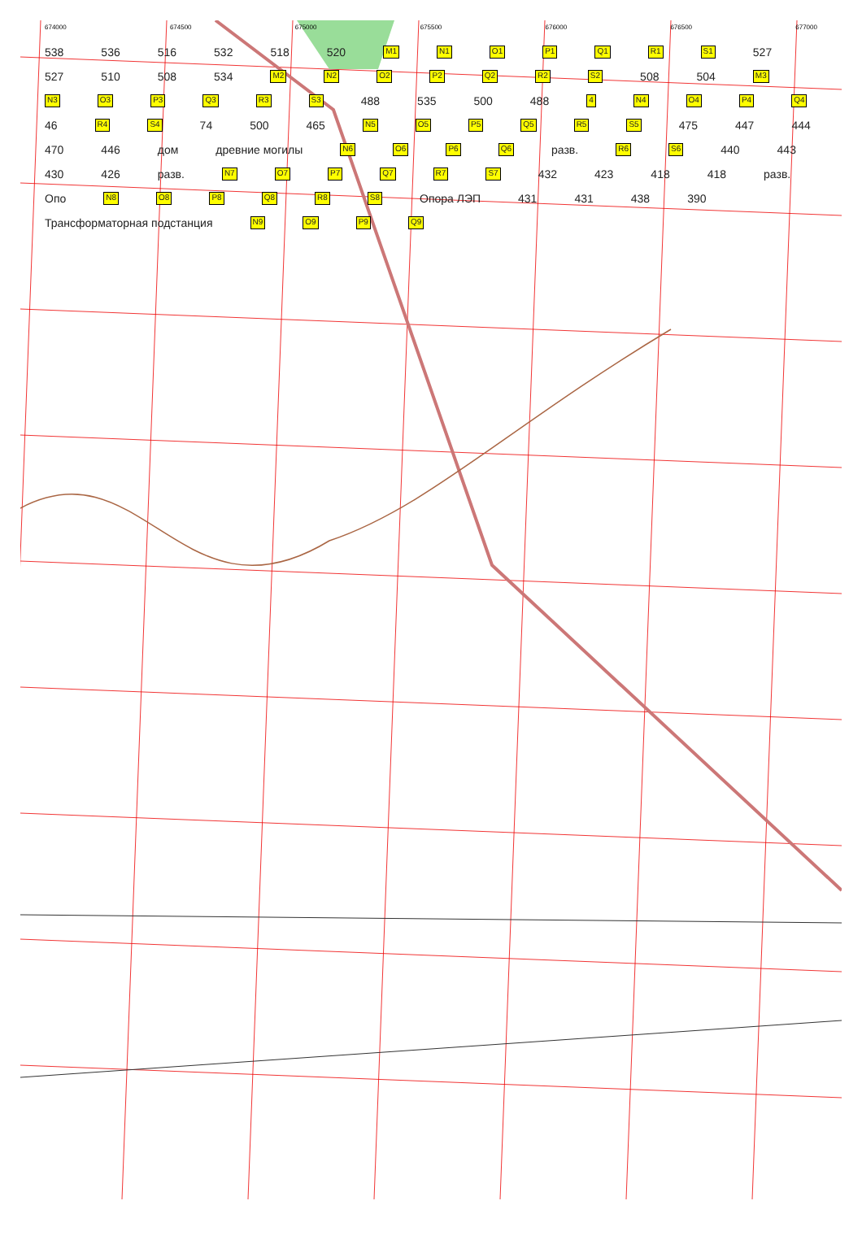674000 674500 675000 675500 676000 676500 677000
538 536 516 532 518 520 M1 N1 O1 P1 Q1 R1 S1 527 527 510 508 534 M2 N2 O2 P2 Q2 R2 S2 508 504 M3 N3 O3 P3 Q3 R3 S3 488 535 500 488 4 N4 O4 P4 Q4 46 R4 S4 74 500 465 N5 O5 P5 Q5 R5 S5 475 447 444 470 446 дом древние могилы N6 O6 P6 Q6 разв. R6 S6 440 443 430 426 разв. N7 O7 P7 Q7 R7 S7 432 423 418 418 разв. Опо N8 O8 P8 Q8 R8 S8 Опора ЛЭП 431 431 438 390 Трансформаторная подстанция N9 O9 P9 Q9